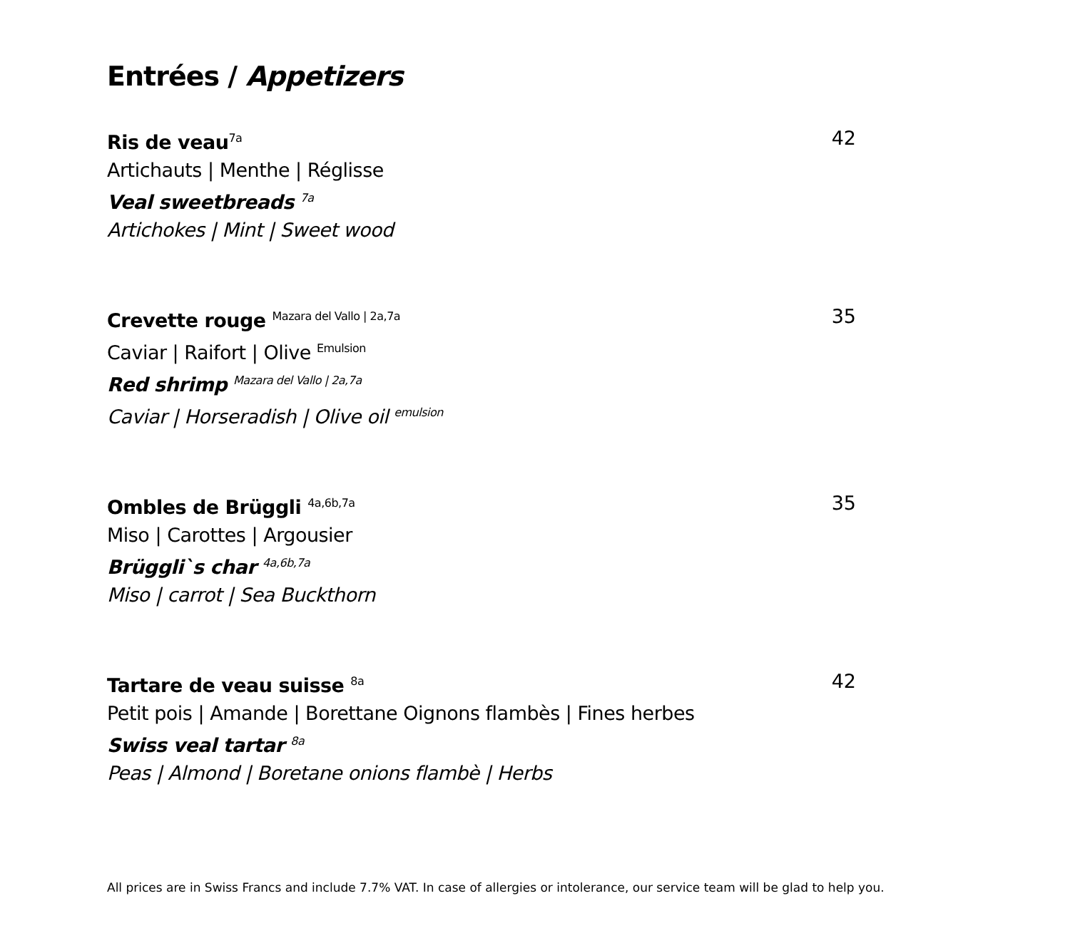Entrées / Appetizers
Ris de veau<sup>7a</sup>
Artichauts | Menthe | Réglisse
Veal sweetbreads <sup>7a</sup>
Artichokes | Mint | Sweet wood
42
Crevette rouge <sup>Mazara del Vallo | 2a,7a</sup>
Caviar | Raifort | Olive <sup>Emulsion</sup>
Red shrimp <sup>Mazara del Vallo | 2a,7a</sup>
Caviar | Horseradish | Olive oil <sup>emulsion</sup>
35
Ombles de Brüggli <sup>4a,6b,7a</sup>
Miso | Carottes | Argousier
Brüggli`s char <sup>4a,6b,7a</sup>
Miso | carrot | Sea Buckthorn
35
Tartare de veau suisse <sup>8a</sup>
Petit pois | Amande | Borettane Oignons flambès | Fines herbes
Swiss veal tartar <sup>8a</sup>
Peas | Almond | Boretane onions flambè | Herbs
42
All prices are in Swiss Francs and include 7.7% VAT. In case of allergies or intolerance, our service team will be glad to help you.